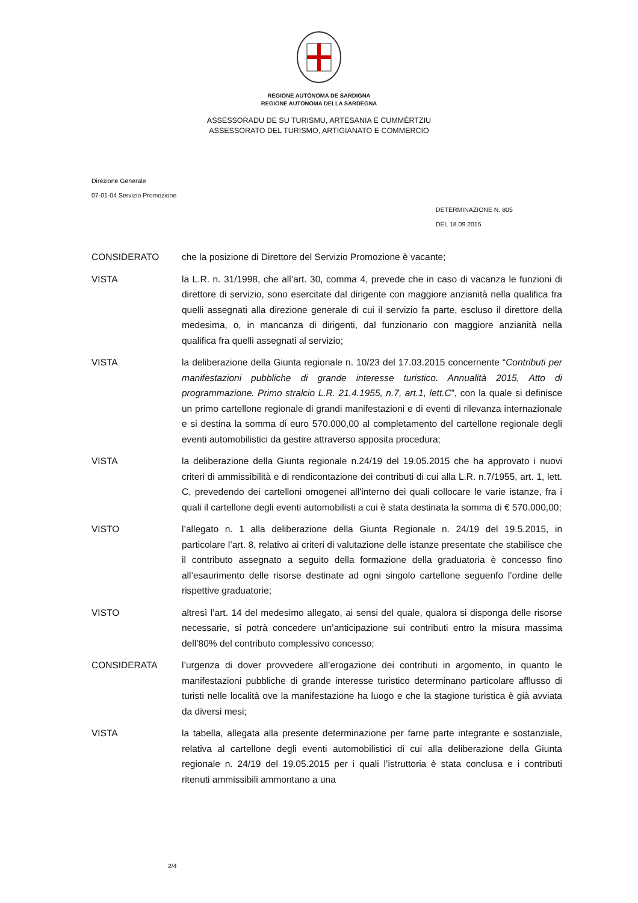REGIONE AUTÒNOMA DE SARDIGNA
REGIONE AUTONOMA DELLA SARDEGNA
ASSESSORADU DE SU TURISMU, ARTESANIA E CUMMÈRTZIU
ASSESSORATO DEL TURISMO, ARTIGIANATO E COMMERCIO
Direzione Generale
07-01-04 Servizio Promozione
DETERMINAZIONE N. 805
DEL 18.09.2015
| CONSIDERATO | che la posizione di Direttore del Servizio Promozione è vacante; |
| VISTA | la L.R. n. 31/1998, che all’art. 30, comma 4, prevede che in caso di vacanza le funzioni di direttore di servizio, sono esercitate dal dirigente con maggiore anzianità nella qualifica fra quelli assegnati alla direzione generale di cui il servizio fa parte, escluso il direttore della medesima, o, in mancanza di dirigenti, dal funzionario con maggiore anzianità nella qualifica fra quelli assegnati al servizio; |
| VISTA | la deliberazione della Giunta regionale n. 10/23 del 17.03.2015 concernente “ Contributi per manifestazioni pubbliche di grande interesse turistico. Annualità 2015, Atto di programmazione. Primo stralcio L.R. 21.4.1955, n.7, art.1, lett.C ”, con la quale si definisce un primo cartellone regionale di grandi manifestazioni e di eventi di rilevanza internazionale e si destina la somma di euro 570.000,00 al completamento del cartellone regionale degli eventi automobilistici da gestire attraverso apposita procedura; |
| VISTA | la deliberazione della Giunta regionale n.24/19 del 19.05.2015 che ha approvato i nuovi criteri di ammissibilità e di rendicontazione dei contributi di cui alla L.R. n.7/1955, art. 1, lett. C, prevedendo dei cartelloni omogenei all'interno dei quali collocare le varie istanze, fra i quali il cartellone degli eventi automobilisti a cui è stata destinata la somma di € 570.000,00; |
| VISTO | l’allegato n. 1 alla deliberazione della Giunta Regionale n. 24/19 del 19.5.2015, in particolare l’art. 8, relativo ai criteri di valutazione delle istanze presentate che stabilisce che il contributo assegnato a seguito della formazione della graduatoria è concesso fino all’esaurimento delle risorse destinate ad ogni singolo cartellone seguenfo l’ordine delle rispettive graduatorie; |
| VISTO | altresì l’art. 14 del medesimo allegato, ai sensi del quale, qualora si disponga delle risorse necessarie, si potrà concedere un’anticipazione sui contributi entro la misura massima dell’80% del contributo complessivo concesso; |
| CONSIDERATA | l’urgenza di dover provvedere all’erogazione dei contributi in argomento, in quanto le manifestazioni pubbliche di grande interesse turistico determinano particolare afflusso di turisti nelle località ove la manifestazione ha luogo e che la stagione turistica è già avviata da diversi mesi; |
| VISTA | la tabella, allegata alla presente determinazione per farne parte integrante e sostanziale, relativa al cartellone degli eventi automobilistici di cui alla deliberazione della Giunta regionale n. 24/19 del 19.05.2015 per i quali l’istruttoria è stata conclusa e i contributi ritenuti ammissibili ammontano a una |
2/4